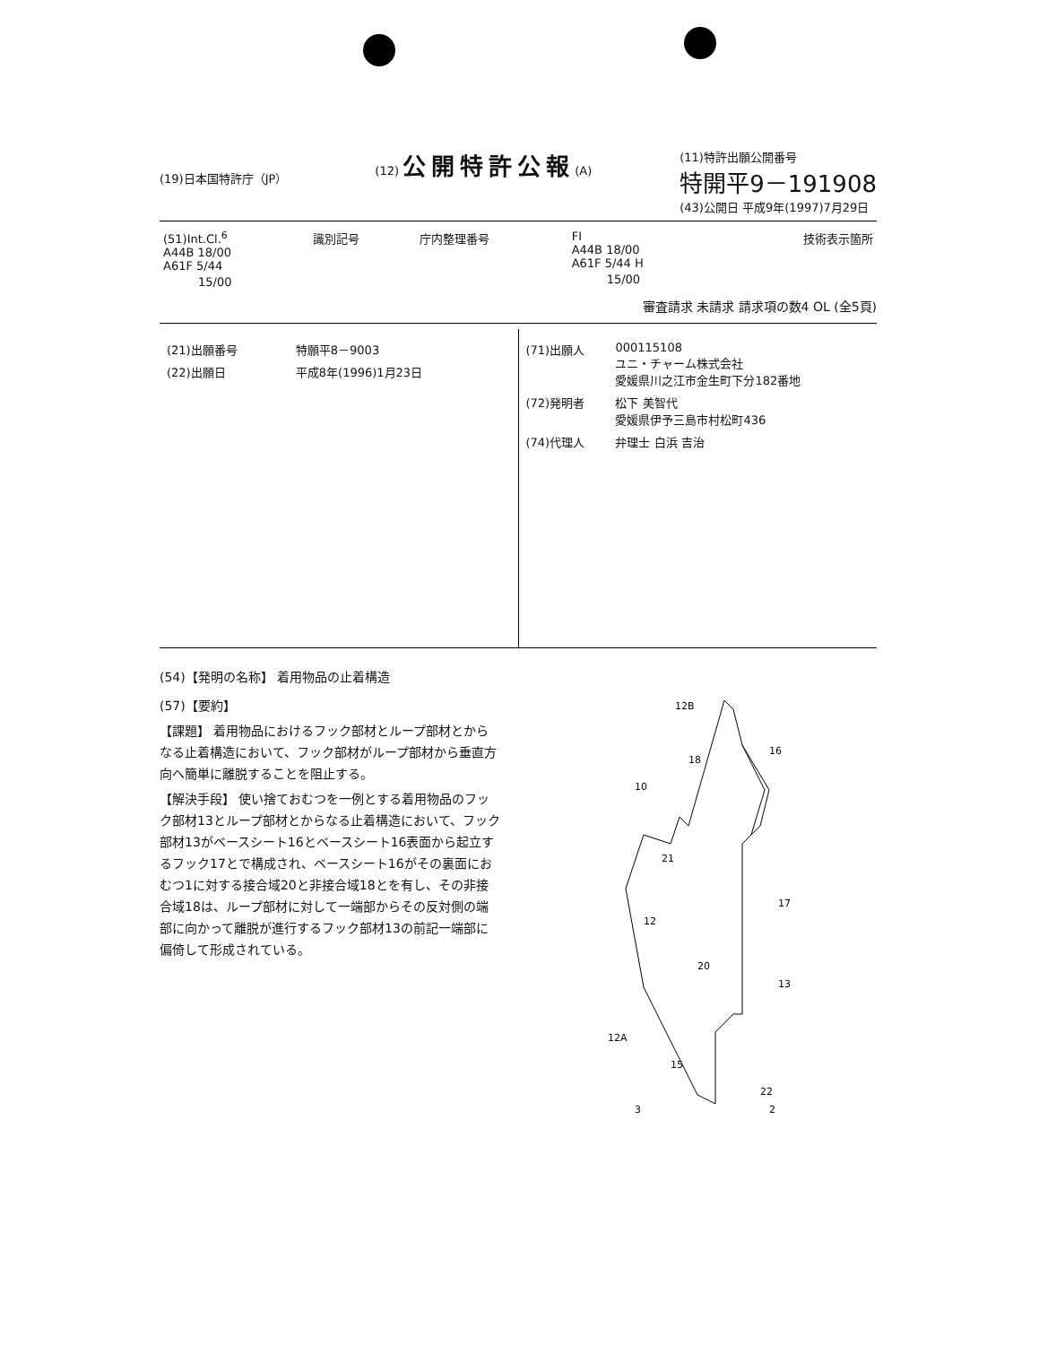(19)日本国特許庁（JP）
(12) 公開特許公報(A) (11)特許出願公開番号
特開平9－191908
(43)公開日 平成9年(1997)7月29日
| (51)Int.Cl.<sup>6</sup> A44B 18/00 A61F 5/44 15/00 | 識別記号 | 庁内整理番号 | FI A44B 18/00 A61F 5/44 H 15/00 | 技術表示箇所 |
審査請求 未請求 請求項の数4 OL (全5頁)
| (21)出願番号 | 特願平8－9003 |
| (22)出願日 | 平成8年(1996)1月23日 |
| (71)出願人 | 000115108 ユニ・チャーム株式会社 愛媛県川之江市金生町下分182番地 |
| (72)発明者 | 松下 美智代 愛媛県伊予三島市村松町436 |
| (74)代理人 | 弁理士 白浜 吉治 |
(54)【発明の名称】 着用物品の止着構造
(57)【要約】
【課題】 着用物品におけるフック部材とループ部材とからなる止着構造において、フック部材がループ部材から垂直方向へ簡単に離脱することを阻止する。
【解決手段】 使い捨ておむつを一例とする着用物品のフック部材13とループ部材とからなる止着構造において、フック部材13がベースシート16とベースシート16表面から起立するフック17とで構成され、ベースシート16がその裏面におむつ1に対する接合域20と非接合域18とを有し、その非接合域18は、ループ部材に対して一端部からその反対側の端部に向かって離脱が進行するフック部材13の前記一端部に偏倚して形成されている。
12B
18
16
10
21
12
17
20
13
12A
15
22
3
2